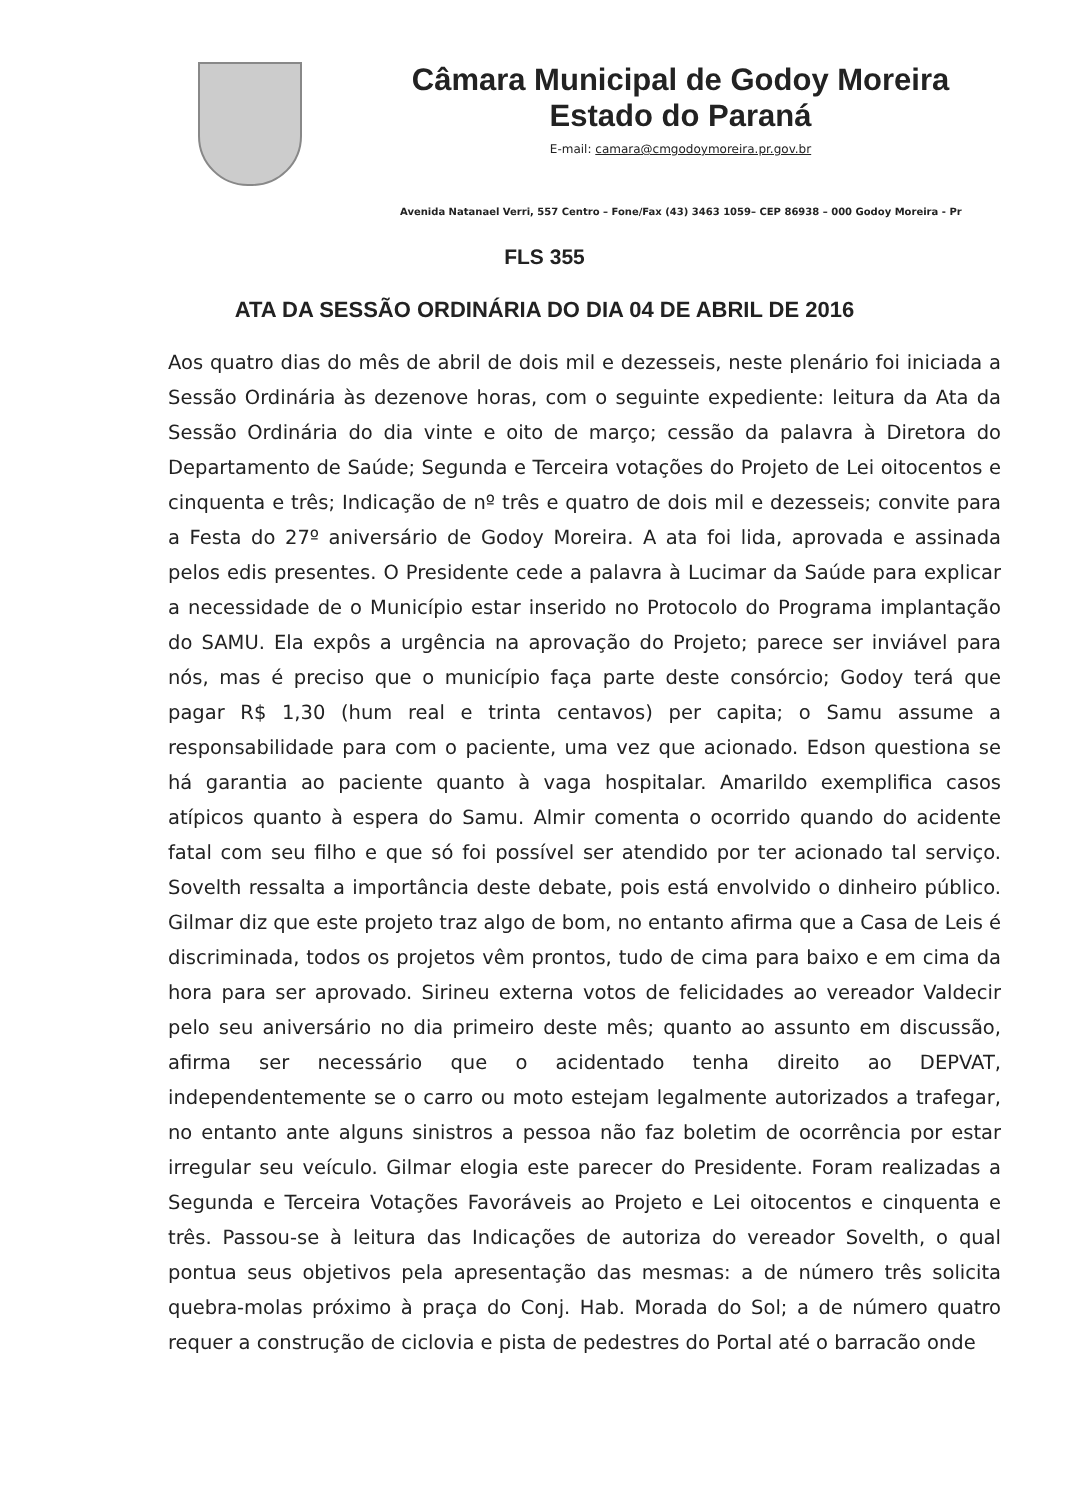Câmara Municipal de Godoy Moreira
Estado do Paraná
E-mail: camara@cmgodoymoreira.pr.gov.br
Avenida Natanael Verri, 557 Centro – Fone/Fax (43) 3463 1059– CEP 86938 – 000 Godoy Moreira - Pr
FLS 355
ATA DA SESSÃO ORDINÁRIA DO DIA 04 DE ABRIL DE 2016
Aos quatro dias do mês de abril de dois mil e dezesseis, neste plenário foi iniciada a Sessão Ordinária às dezenove horas, com o seguinte expediente: leitura da Ata da Sessão Ordinária do dia vinte e oito de março; cessão da palavra à Diretora do Departamento de Saúde; Segunda e Terceira votações do Projeto de Lei oitocentos e cinquenta e três; Indicação de nº três e quatro de dois mil e dezesseis; convite para a Festa do 27º aniversário de Godoy Moreira. A ata foi lida, aprovada e assinada pelos edis presentes. O Presidente cede a palavra à Lucimar da Saúde para explicar a necessidade de o Município estar inserido no Protocolo do Programa implantação do SAMU. Ela expôs a urgência na aprovação do Projeto; parece ser inviável para nós, mas é preciso que o município faça parte deste consórcio; Godoy terá que pagar R$ 1,30 (hum real e trinta centavos) per capita; o Samu assume a responsabilidade para com o paciente, uma vez que acionado. Edson questiona se há garantia ao paciente quanto à vaga hospitalar. Amarildo exemplifica casos atípicos quanto à espera do Samu. Almir comenta o ocorrido quando do acidente fatal com seu filho e que só foi possível ser atendido por ter acionado tal serviço. Sovelth ressalta a importância deste debate, pois está envolvido o dinheiro público. Gilmar diz que este projeto traz algo de bom, no entanto afirma que a Casa de Leis é discriminada, todos os projetos vêm prontos, tudo de cima para baixo e em cima da hora para ser aprovado. Sirineu externa votos de felicidades ao vereador Valdecir pelo seu aniversário no dia primeiro deste mês; quanto ao assunto em discussão, afirma ser necessário que o acidentado tenha direito ao DEPVAT, independentemente se o carro ou moto estejam legalmente autorizados a trafegar, no entanto ante alguns sinistros a pessoa não faz boletim de ocorrência por estar irregular seu veículo. Gilmar elogia este parecer do Presidente. Foram realizadas a Segunda e Terceira Votações Favoráveis ao Projeto e Lei oitocentos e cinquenta e três. Passou-se à leitura das Indicações de autoriza do vereador Sovelth, o qual pontua seus objetivos pela apresentação das mesmas: a de número três solicita quebra-molas próximo à praça do Conj. Hab. Morada do Sol; a de número quatro requer a construção de ciclovia e pista de pedestres do Portal até o barracão onde